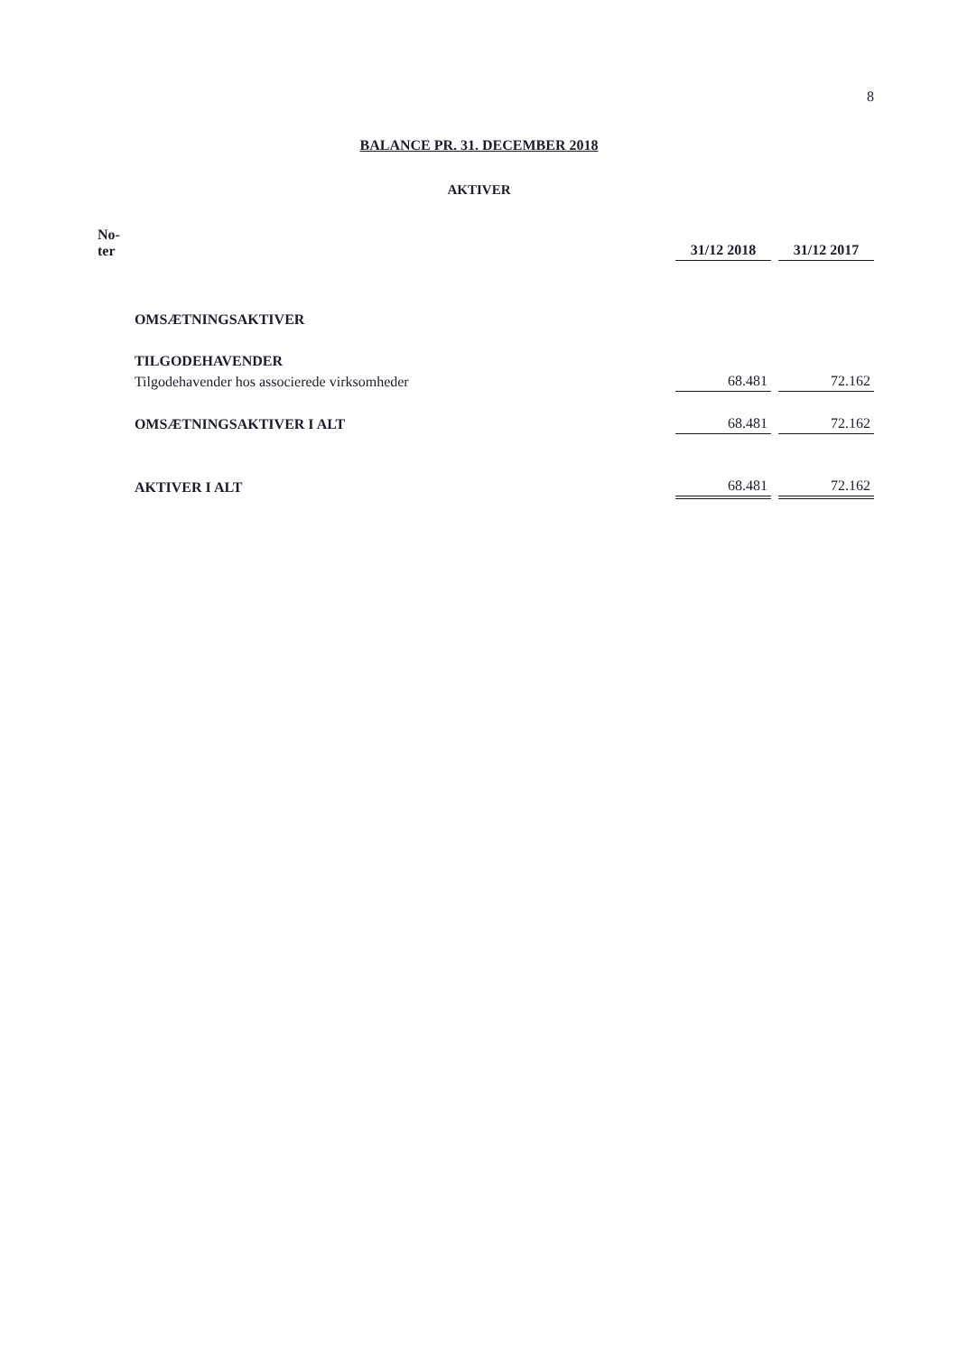8
BALANCE PR. 31. DECEMBER 2018
AKTIVER
| No- ter | | 31/12 2018 | 31/12 2017 |
| --- | --- | --- | --- |
| | OMSÆTNINGSAKTIVER | | |
| | TILGODEHAVENDER | | |
| | Tilgodehavender hos associerede virksomheder | 68.481 | 72.162 |
| | OMSÆTNINGSAKTIVER I ALT | 68.481 | 72.162 |
| | AKTIVER I ALT | 68.481 | 72.162 |